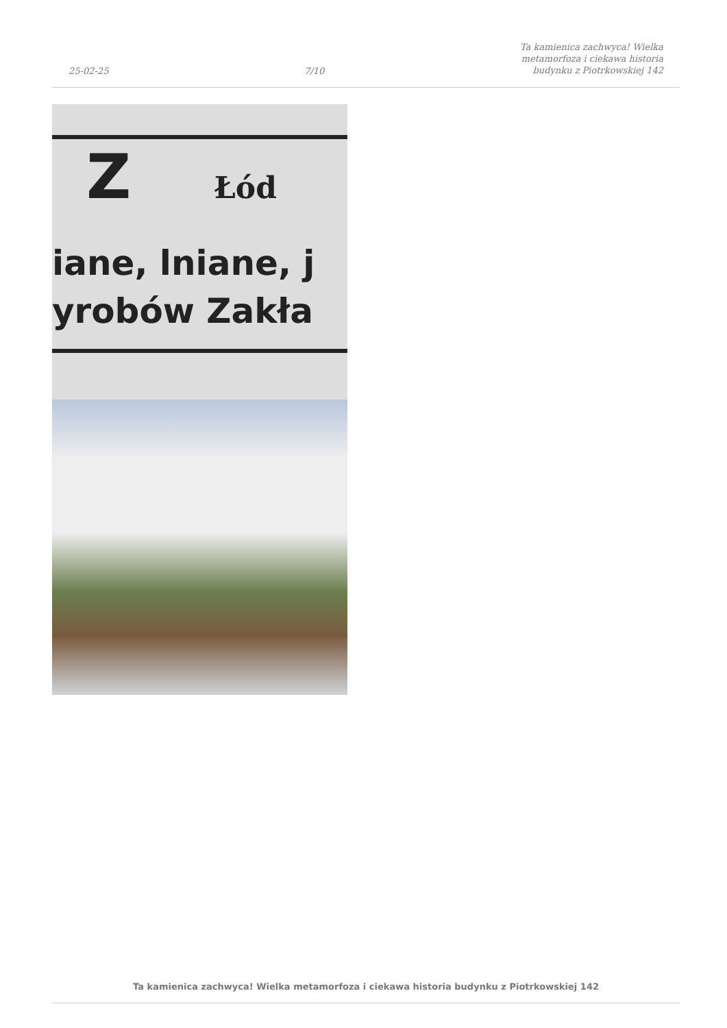25-02-25 7/10 Ta kamienica zachwyca! Wielka
metamorfoza i ciekawa historia
budynku z Piotrkowskiej 142
Z Łód
iane, lniane, j
yrobów Zakła
Ta kamienica zachwyca! Wielka metamorfoza i ciekawa historia budynku z Piotrkowskiej 142